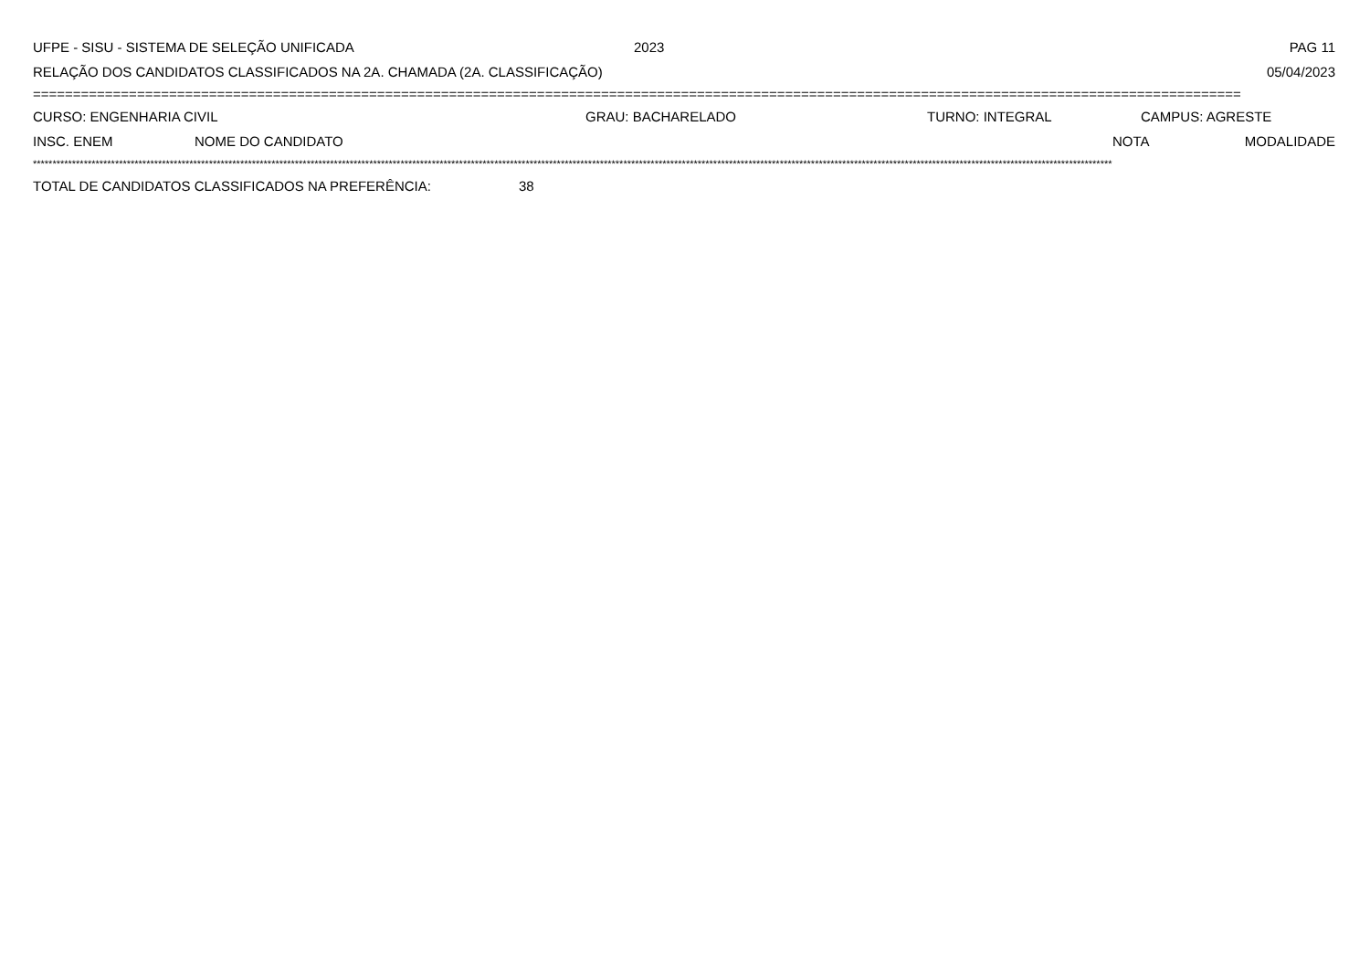UFPE - SISU - SISTEMA DE SELEÇÃO UNIFICADA 2023 PAG 11
RELAÇÃO DOS CANDIDATOS CLASSIFICADOS NA 2A. CHAMADA (2A. CLASSIFICAÇÃO) 05/04/2023
=======================================================================================================================================================
CURSO: ENGENHARIA CIVIL GRAU: BACHARELADO TURNO: INTEGRAL CAMPUS: AGRESTE
INSC. ENEM NOME DO CANDIDATO NOTA MODALIDADE
************************************************************************************************************************************************************************************************************************************************************************************
TOTAL DE CANDIDATOS CLASSIFICADOS NA PREFERÊNCIA: 38